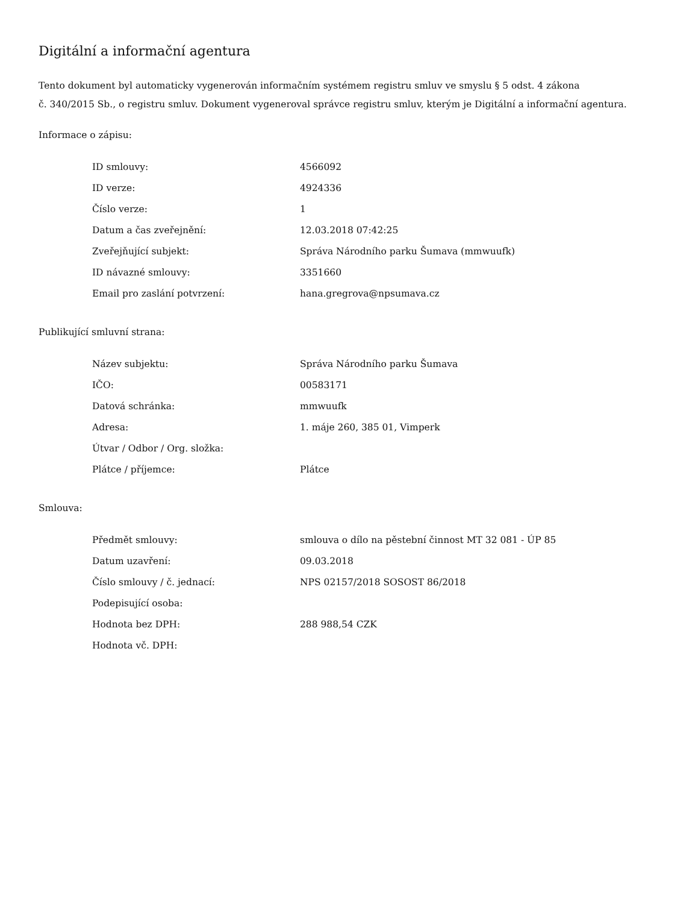Digitální a informační agentura
Tento dokument byl automaticky vygenerován informačním systémem registru smluv ve smyslu § 5 odst. 4 zákona
č. 340/2015 Sb., o registru smluv. Dokument vygeneroval správce registru smluv, kterým je Digitální a informační agentura.
Informace o zápisu:
| ID smlouvy: | 4566092 |
| ID verze: | 4924336 |
| Číslo verze: | 1 |
| Datum a čas zveřejnění: | 12.03.2018 07:42:25 |
| Zveřejňující subjekt: | Správa Národního parku Šumava (mmwuufk) |
| ID návazné smlouvy: | 3351660 |
| Email pro zaslání potvrzení: | hana.gregrova@npsumava.cz |
Publikující smluvní strana:
| Název subjektu: | Správa Národního parku Šumava |
| IČO: | 00583171 |
| Datová schránka: | mmwuufk |
| Adresa: | 1. máje 260, 385 01, Vimperk |
| Útvar / Odbor / Org. složka: | |
| Plátce / příjemce: | Plátce |
Smlouva:
| Předmět smlouvy: | smlouva o dílo na pěstební činnost MT 32 081 - ÚP 85 |
| Datum uzavření: | 09.03.2018 |
| Číslo smlouvy / č. jednací: | NPS 02157/2018 SOSOST 86/2018 |
| Podepisující osoba: | |
| Hodnota bez DPH: | 288 988,54 CZK |
| Hodnota vč. DPH: | |